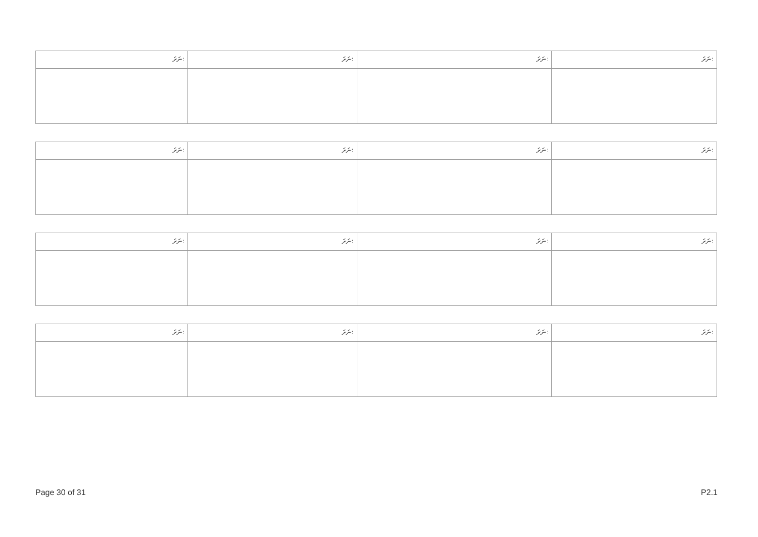| ނަރަ: | ނަރަ: | ނަރަ: | ނަރަ: |
| --- | --- | --- | --- |
| ނަރަ: | ނަރަ: | ނަރަ: | ނަރަ: |
| --- | --- | --- | --- |
| ނަރަ: | ނަރަ: | ނަރަ: | ނަރަ: |
| --- | --- | --- | --- |
| ނަރަ: | ނަރަ: | ނަރަ: | ނަރަ: |
| --- | --- | --- | --- |
Page 30 of 31 P2.1